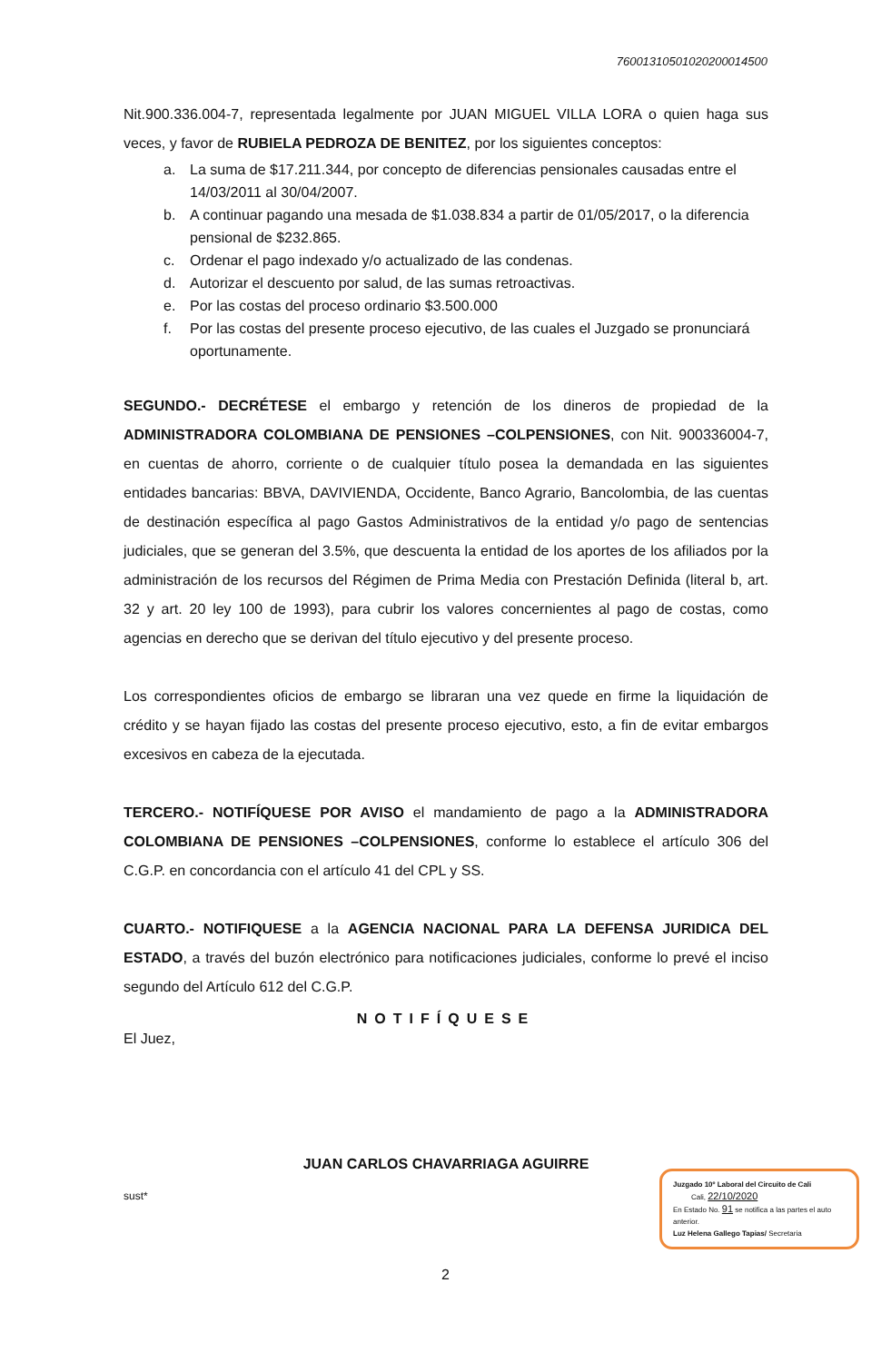76001310501020200014500
Nit.900.336.004-7, representada legalmente por JUAN MIGUEL VILLA LORA o quien haga sus veces, y favor de RUBIELA PEDROZA DE BENITEZ, por los siguientes conceptos:
a. La suma de $17.211.344, por concepto de diferencias pensionales causadas entre el 14/03/2011 al 30/04/2007.
b. A continuar pagando una mesada de $1.038.834 a partir de 01/05/2017, o la diferencia pensional de $232.865.
c. Ordenar el pago indexado y/o actualizado de las condenas.
d. Autorizar el descuento por salud, de las sumas retroactivas.
e. Por las costas del proceso ordinario $3.500.000
f. Por las costas del presente proceso ejecutivo, de las cuales el Juzgado se pronunciará oportunamente.
SEGUNDO.- DECRÉTESE el embargo y retención de los dineros de propiedad de la ADMINISTRADORA COLOMBIANA DE PENSIONES –COLPENSIONES, con Nit. 900336004-7, en cuentas de ahorro, corriente o de cualquier título posea la demandada en las siguientes entidades bancarias: BBVA, DAVIVIENDA, Occidente, Banco Agrario, Bancolombia, de las cuentas de destinación específica al pago Gastos Administrativos de la entidad y/o pago de sentencias judiciales, que se generan del 3.5%, que descuenta la entidad de los aportes de los afiliados por la administración de los recursos del Régimen de Prima Media con Prestación Definida (literal b, art. 32 y art. 20 ley 100 de 1993), para cubrir los valores concernientes al pago de costas, como agencias en derecho que se derivan del título ejecutivo y del presente proceso.
Los correspondientes oficios de embargo se libraran una vez quede en firme la liquidación de crédito y se hayan fijado las costas del presente proceso ejecutivo, esto, a fin de evitar embargos excesivos en cabeza de la ejecutada.
TERCERO.- NOTIFÍQUESE POR AVISO el mandamiento de pago a la ADMINISTRADORA COLOMBIANA DE PENSIONES –COLPENSIONES, conforme lo establece el artículo 306 del C.G.P. en concordancia con el artículo 41 del CPL y SS.
CUARTO.- NOTIFIQUESE a la AGENCIA NACIONAL PARA LA DEFENSA JURIDICA DEL ESTADO, a través del buzón electrónico para notificaciones judiciales, conforme lo prevé el inciso segundo del Artículo 612 del C.G.P.
NOTIFÍQUESE
El Juez,
JUAN CARLOS CHAVARRIAGA AGUIRRE
sust*
Juzgado 10º Laboral del Circuito de Cali
Cali, 22/10/2020
En Estado No. 91 se notifica a las partes el auto anterior.
Luz Helena Gallego Tapias/ Secretaria
2